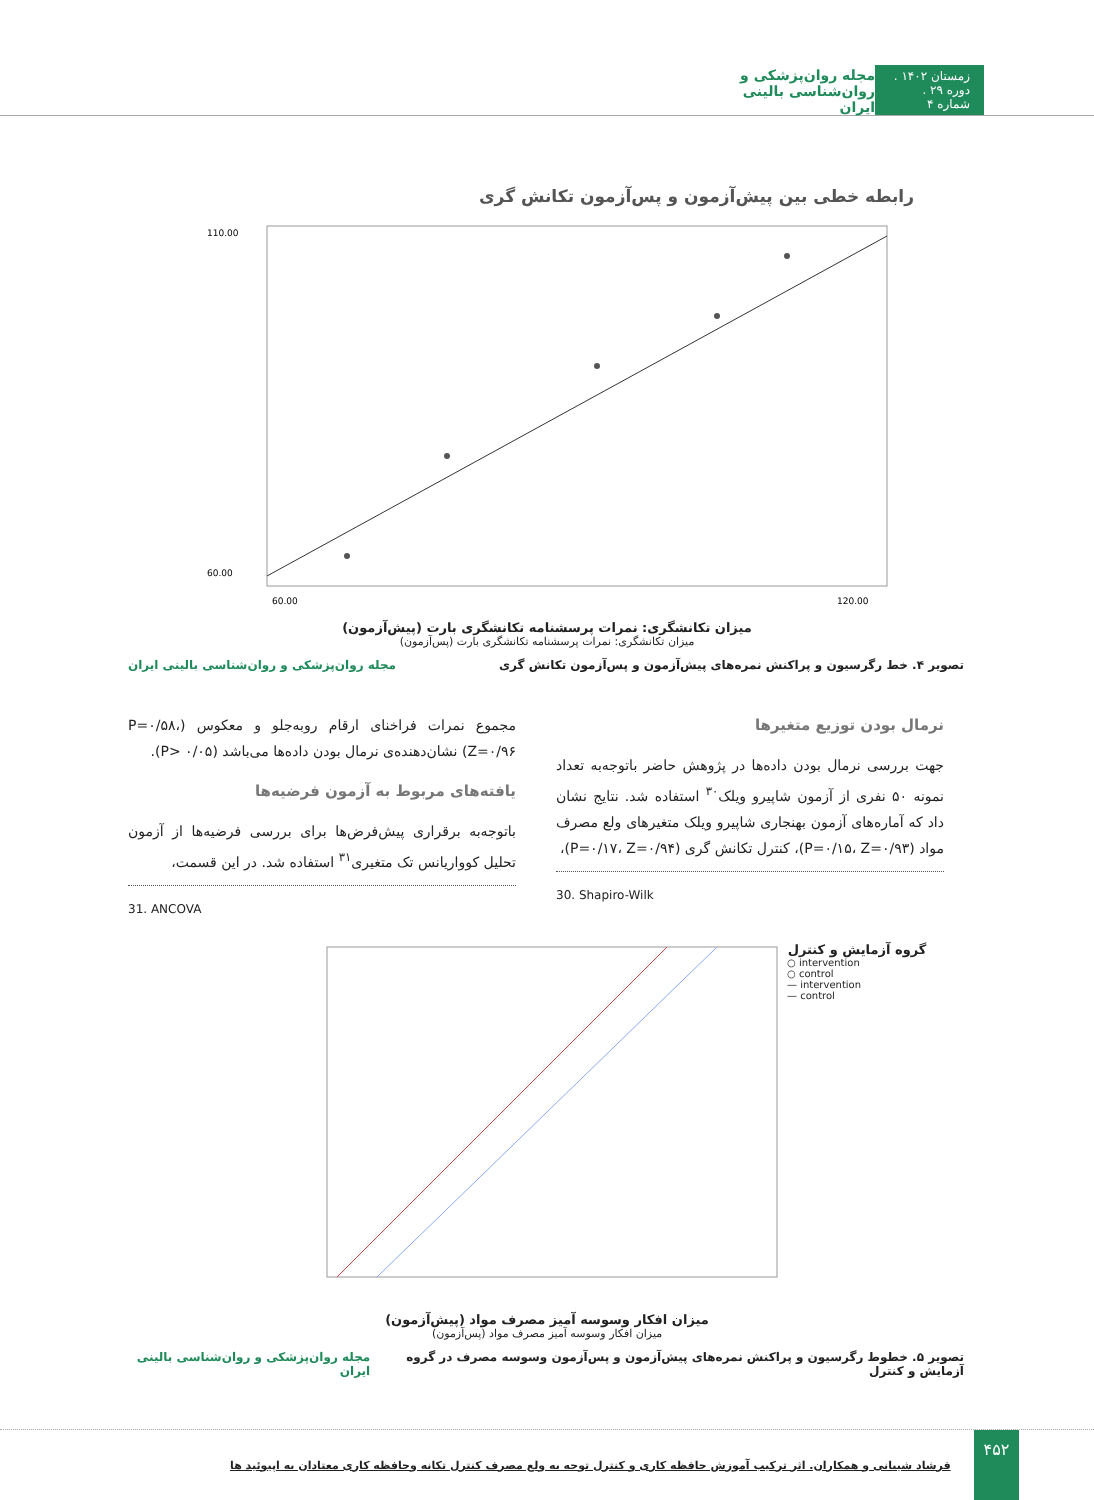زمستان ۱۴۰۲ . دوره ۲۹ . شماره ۴ مجله روان‌پزشکی و روان‌شناسی بالینی ایران
رابطه خطی بین پیش‌آزمون و پس‌آزمون تکانش گری
110.00
60.00
60.00
120.00
میزان تکانشگری: نمرات پرسشنامه تکانشگری بارت (پیش‌آزمون)
میزان تکانشگری: نمرات پرسشنامه تکانشگری بارت (پس‌آزمون)
تصویر ۴. خط رگرسیون و پراکنش نمره‌های پیش‌آزمون و پس‌آزمون تکانش گری مجله روان‌پزشکی و روان‌شناسی بالینی ایران
نرمال بودن توزیع متغیرها
جهت بررسی نرمال بودن داده‌ها در پژوهش حاضر باتوجه‌به تعداد نمونه ۵۰ نفری از آزمون شاپیرو ویلک<sup>۳۰</sup> استفاده شد. نتایج نشان داد که آماره‌های آزمون بهنجاری شاپیرو ویلک متغیرهای ولع مصرف مواد (P=۰/۱۵، Z=۰/۹۳)، کنترل تکانش گری (P=۰/۱۷، Z=۰/۹۴)،
30. Shapiro-Wilk
مجموع نمرات فراخنای ارقام روبه‌جلو و معکوس (P=۰/۵۸، Z=۰/۹۶) نشان‌دهنده‌ی نرمال بودن داده‌ها می‌باشد (P> ۰/۰۵).
یافته‌های مربوط به آزمون فرضیه‌ها
باتوجه‌به برقراری پیش‌فرض‌ها برای بررسی فرضیه‌ها از آزمون تحلیل کوواریانس تک متغیری<sup>۳۱</sup> استفاده شد. در این قسمت،
31. ANCOVA
گروه آزمایش و کنترل
○ intervention
○ control
— intervention
— control
میزان افکار وسوسه آمیز مصرف مواد (پیش‌آزمون)
میزان افکار وسوسه آمیز مصرف مواد (پس‌آزمون)
تصویر ۵. خطوط رگرسیون و پراکنش نمره‌های پیش‌آزمون و پس‌آزمون وسوسه مصرف در گروه آزمایش و کنترل مجله روان‌پزشکی و روان‌شناسی بالینی ایران
۴۵۲
فرشاد شیبانی و همکاران. اثر ترکیب آموزش حافظه کاری و کنترل توجه به ولع مصرف کنترل تکانه وحافظه کاری معتادان به اپیوئید ها